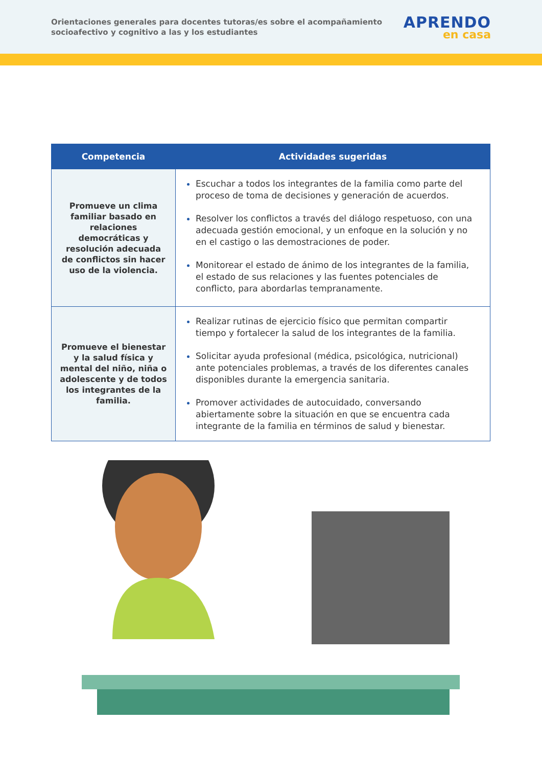Orientaciones generales para docentes tutoras/es sobre el acompañamiento socioafectivo y cognitivo a las y los estudiantes
APRENDO
en casa
| Competencia | Actividades sugeridas |
| --- | --- |
| Promueve un clima familiar basado en relaciones democráticas y resolución adecuada de conflictos sin hacer uso de la violencia. | Escuchar a todos los integrantes de la familia como parte del proceso de toma de decisiones y generación de acuerdos. Resolver los conflictos a través del diálogo respetuoso, con una adecuada gestión emocional, y un enfoque en la solución y no en el castigo o las demostraciones de poder. Monitorear el estado de ánimo de los integrantes de la familia, el estado de sus relaciones y las fuentes potenciales de conflicto, para abordarlas tempranamente. |
| Promueve el bienestar y la salud física y mental del niño, niña o adolescente y de todos los integrantes de la familia. | Realizar rutinas de ejercicio físico que permitan compartir tiempo y fortalecer la salud de los integrantes de la familia. Solicitar ayuda profesional (médica, psicológica, nutricional) ante potenciales problemas, a través de los diferentes canales disponibles durante la emergencia sanitaria. Promover actividades de autocuidado, conversando abiertamente sobre la situación en que se encuentra cada integrante de la familia en términos de salud y bienestar. |